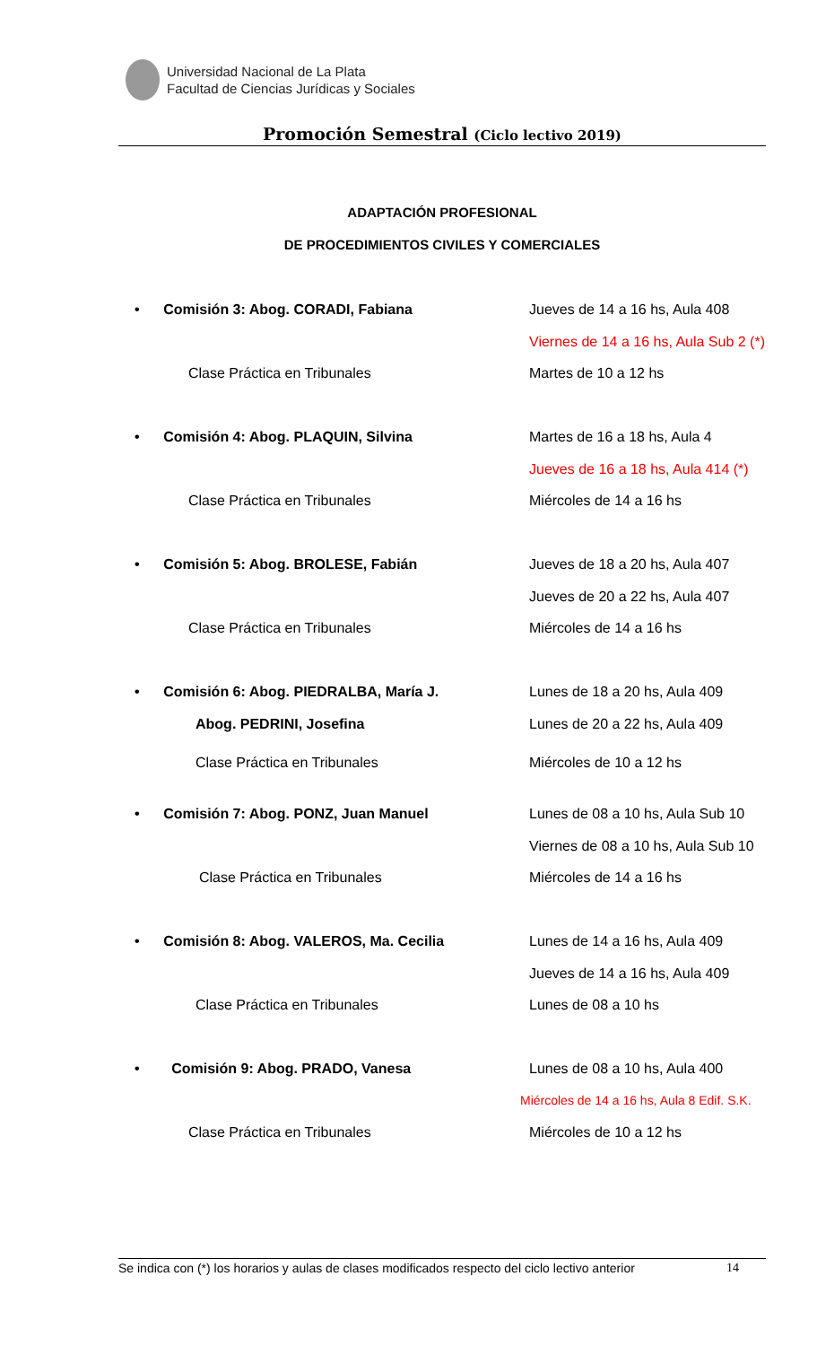Universidad Nacional de La Plata
Facultad de Ciencias Jurídicas y Sociales
Promoción Semestral (Ciclo lectivo 2019)
ADAPTACIÓN PROFESIONAL
DE PROCEDIMIENTOS CIVILES Y COMERCIALES
• Comisión 3: Abog. CORADI, Fabiana Jueves de 14 a 16 hs, Aula 408
Viernes de 14 a 16 hs, Aula Sub 2 (*)
Clase Práctica en Tribunales Martes de 10 a 12 hs
• Comisión 4: Abog. PLAQUIN, Silvina Martes de 16 a 18 hs, Aula 4
Jueves de 16 a 18 hs, Aula 414 (*)
Clase Práctica en Tribunales Miércoles de 14 a 16 hs
• Comisión 5: Abog. BROLESE, Fabián Jueves de 18 a 20 hs, Aula 407
Jueves de 20 a 22 hs, Aula 407
Clase Práctica en Tribunales Miércoles de 14 a 16 hs
• Comisión 6: Abog. PIEDRALBA, María J. Lunes de 18 a 20 hs, Aula 409
Abog. PEDRINI, Josefina Lunes de 20 a 22 hs, Aula 409
Clase Práctica en Tribunales Miércoles de 10 a 12 hs
• Comisión 7: Abog. PONZ, Juan Manuel Lunes de 08 a 10 hs, Aula Sub 10
Viernes de 08 a 10 hs, Aula Sub 10
Clase Práctica en Tribunales Miércoles de 14 a 16 hs
• Comisión 8: Abog. VALEROS, Ma. Cecilia Lunes de 14 a 16 hs, Aula 409
Jueves de 14 a 16 hs, Aula 409
Clase Práctica en Tribunales Lunes de 08 a 10 hs
• Comisión 9: Abog. PRADO, Vanesa Lunes de 08 a 10 hs, Aula 400
Miércoles de 14 a 16 hs, Aula 8 Edif. S.K.
Clase Práctica en Tribunales Miércoles de 10 a 12 hs
Se indica con (*) los horarios y aulas de clases modificados respecto del ciclo lectivo anterior 14